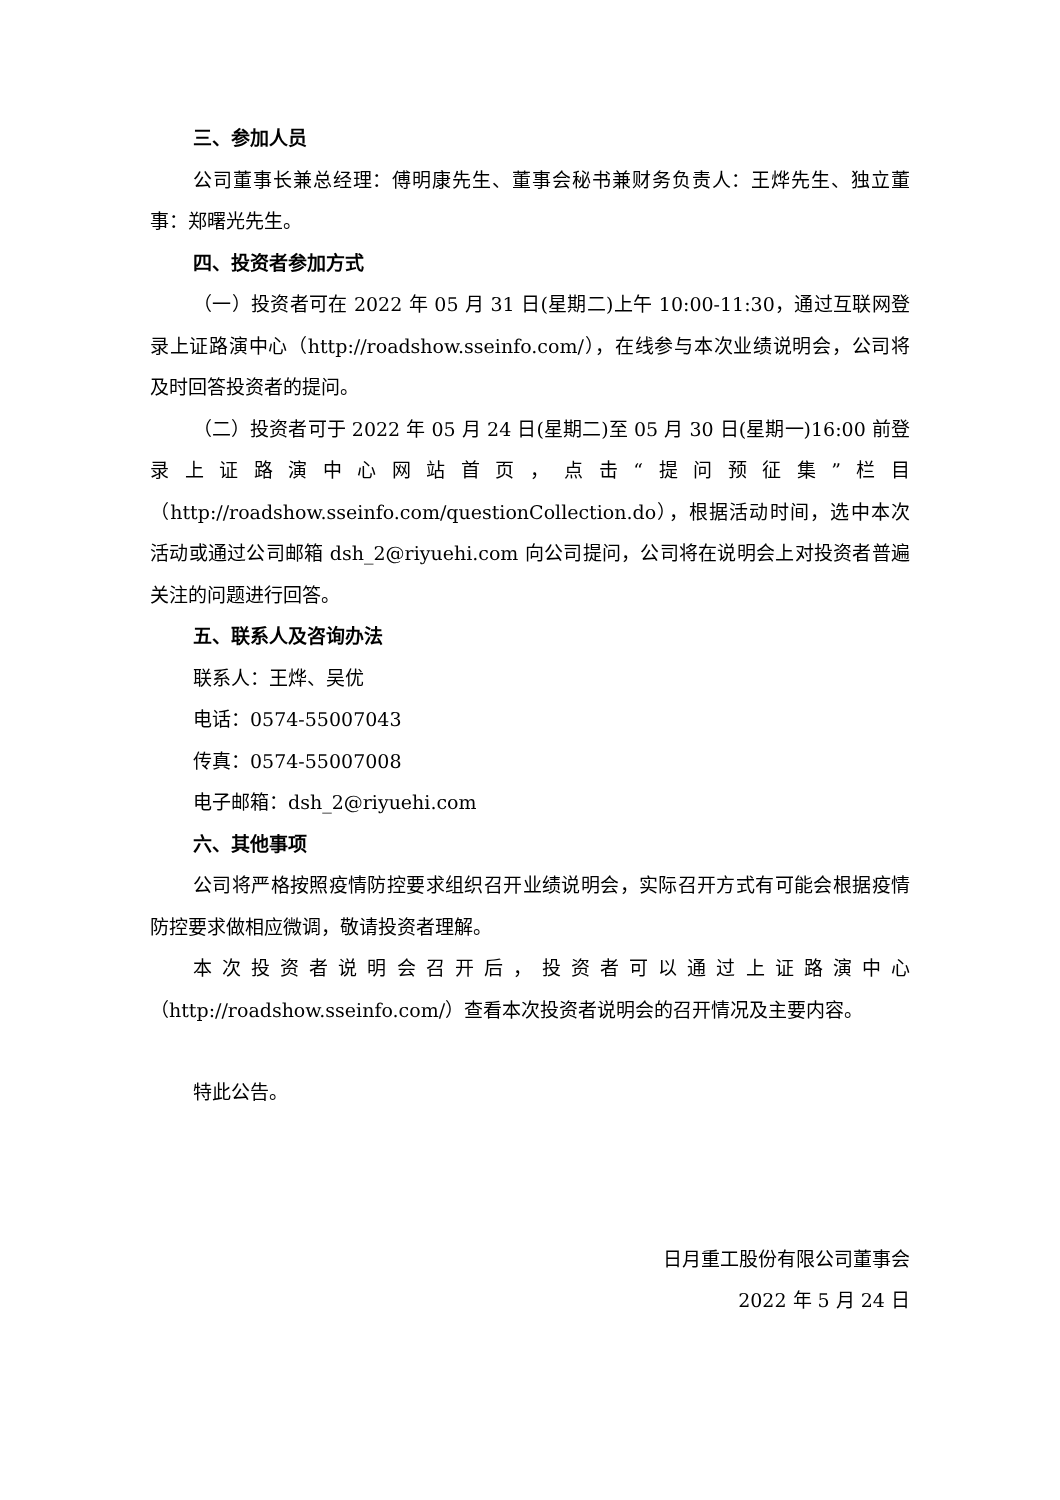三、参加人员
公司董事长兼总经理：傅明康先生、董事会秘书兼财务负责人：王烨先生、独立董事：郑曙光先生。
四、投资者参加方式
（一）投资者可在 2022 年 05 月 31 日(星期二)上午 10:00-11:30，通过互联网登录上证路演中心（http://roadshow.sseinfo.com/），在线参与本次业绩说明会，公司将及时回答投资者的提问。
（二）投资者可于 2022 年 05 月 24 日(星期二)至 05 月 30 日(星期一)16:00 前登录上证路演中心网站首页，点击“提问预征集”栏目（http://roadshow.sseinfo.com/questionCollection.do），根据活动时间，选中本次活动或通过公司邮箱 dsh_2@riyuehi.com 向公司提问，公司将在说明会上对投资者普遍关注的问题进行回答。
五、联系人及咨询办法
联系人：王烨、吴优
电话：0574-55007043
传真：0574-55007008
电子邮箱：dsh_2@riyuehi.com
六、其他事项
公司将严格按照疫情防控要求组织召开业绩说明会，实际召开方式有可能会根据疫情防控要求做相应微调，敬请投资者理解。
本次投资者说明会召开后，投资者可以通过上证路演中心（http://roadshow.sseinfo.com/）查看本次投资者说明会的召开情况及主要内容。
特此公告。
日月重工股份有限公司董事会
2022 年 5 月 24 日